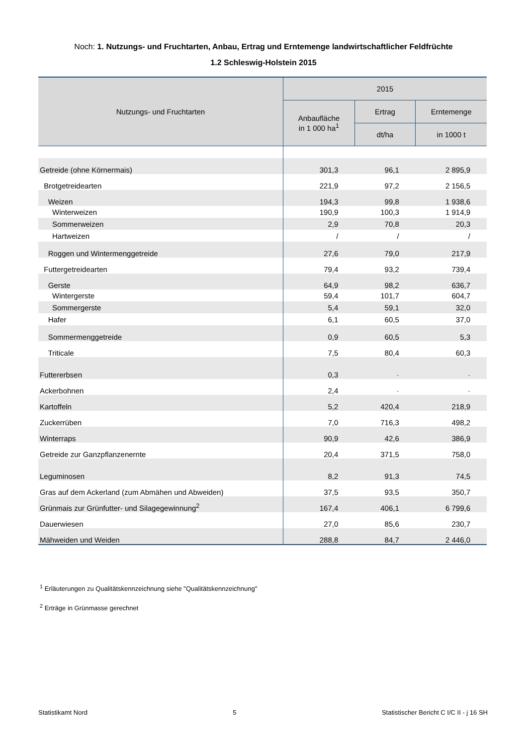Noch: 1. Nutzungs- und Fruchtarten, Anbau, Ertrag und Erntemenge landwirtschaftlicher Feldfrüchte
1.2 Schleswig-Holstein 2015
| Nutzungs- und Fruchtarten | 2015 | | |
| --- | --- | --- | --- |
| | Anbaufläche in 1 000 ha<sup>1</sup> | Ertrag | Erntemenge |
| | | dt/ha | in 1000 t |
| Getreide (ohne Körnermais) | 301,3 | 96,1 | 2 895,9 |
| Brotgetreidearten | 221,9 | 97,2 | 2 156,5 |
| Weizen | 194,3 | 99,8 | 1 938,6 |
| Winterweizen | 190,9 | 100,3 | 1 914,9 |
| Sommerweizen | 2,9 | 70,8 | 20,3 |
| Hartweizen | / | / | / |
| Roggen und Wintermenggetreide | 27,6 | 79,0 | 217,9 |
| Futtergetreidearten | 79,4 | 93,2 | 739,4 |
| Gerste | 64,9 | 98,2 | 636,7 |
| Wintergerste | 59,4 | 101,7 | 604,7 |
| Sommergerste | 5,4 | 59,1 | 32,0 |
| Hafer | 6,1 | 60,5 | 37,0 |
| Sommermenggetreide | 0,9 | 60,5 | 5,3 |
| Triticale | 7,5 | 80,4 | 60,3 |
| Futtererbsen | 0,3 | · | · |
| Ackerbohnen | 2,4 | · | · |
| Kartoffeln | 5,2 | 420,4 | 218,9 |
| Zuckerrüben | 7,0 | 716,3 | 498,2 |
| Winterraps | 90,9 | 42,6 | 386,9 |
| Getreide zur Ganzpflanzenernte | 20,4 | 371,5 | 758,0 |
| Leguminosen | 8,2 | 91,3 | 74,5 |
| Gras auf dem Ackerland (zum Abmähen und Abweiden) | 37,5 | 93,5 | 350,7 |
| Grünmais zur Grünfutter- und Silagegewinnung<sup>2</sup> | 167,4 | 406,1 | 6 799,6 |
| Dauerwiesen | 27,0 | 85,6 | 230,7 |
| Mähweiden und Weiden | 288,8 | 84,7 | 2 446,0 |
<sup>1</sup> Erläuterungen zu Qualitätskennzeichnung siehe "Qualitätskennzeichnung"
<sup>2</sup> Erträge in Grünmasse gerechnet
Statistikamt Nord 5 Statistischer Bericht C I/C II - j 16 SH